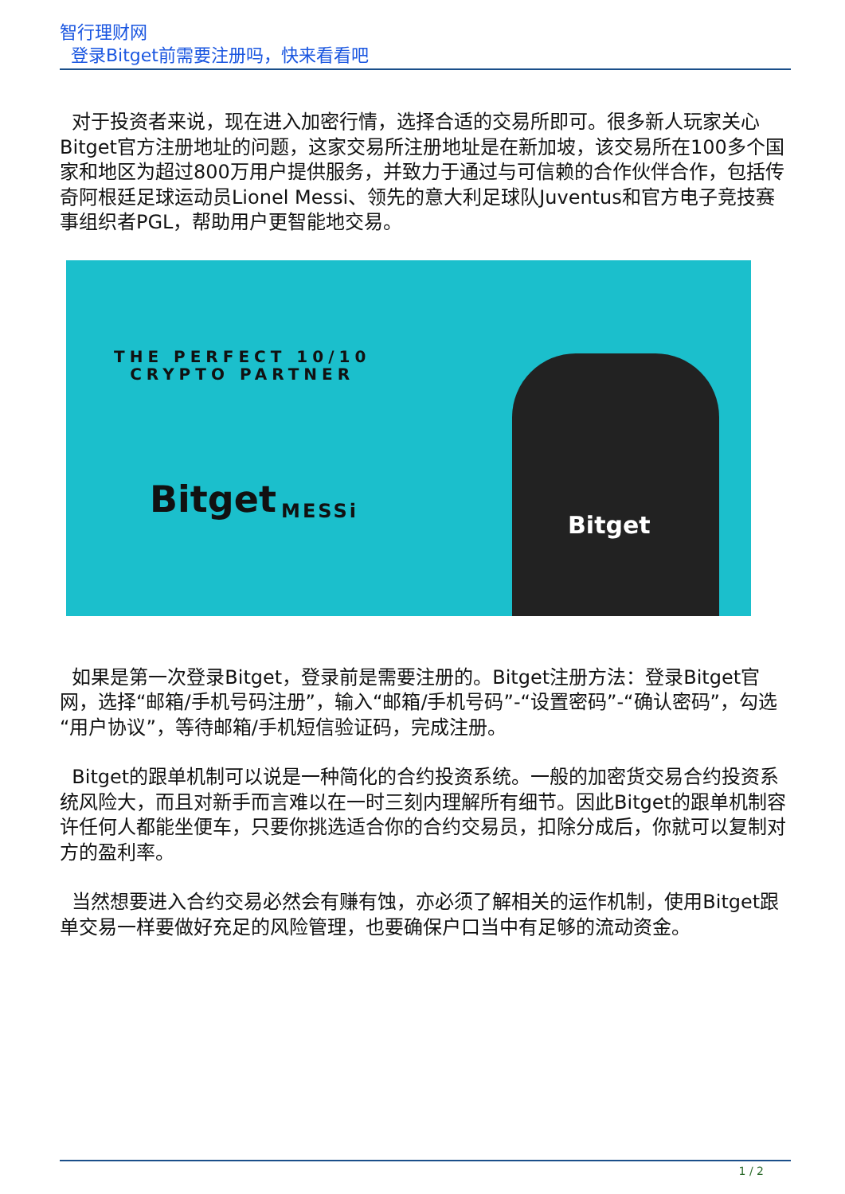智行理财网
登录Bitget前需要注册吗，快来看看吧
对于投资者来说，现在进入加密行情，选择合适的交易所即可。很多新人玩家关心Bitget官方注册地址的问题，这家交易所注册地址是在新加坡，该交易所在100多个国家和地区为超过800万用户提供服务，并致力于通过与可信赖的合作伙伴合作，包括传奇阿根廷足球运动员Lionel Messi、领先的意大利足球队Juventus和官方电子竞技赛事组织者PGL，帮助用户更智能地交易。
THE PERFECT 10/10
CRYPTO PARTNER
Bitget MESSi
Bitget
如果是第一次登录Bitget，登录前是需要注册的。Bitget注册方法：登录Bitget官网，选择“邮箱/手机号码注册”，输入“邮箱/手机号码”-“设置密码”-“确认密码”，勾选“用户协议”，等待邮箱/手机短信验证码，完成注册。
Bitget的跟单机制可以说是一种简化的合约投资系统。一般的加密货交易合约投资系统风险大，而且对新手而言难以在一时三刻内理解所有细节。因此Bitget的跟单机制容许任何人都能坐便车，只要你挑选适合你的合约交易员，扣除分成后，你就可以复制对方的盈利率。
当然想要进入合约交易必然会有赚有蚀，亦必须了解相关的运作机制，使用Bitget跟单交易一样要做好充足的风险管理，也要确保户口当中有足够的流动资金。
1 / 2